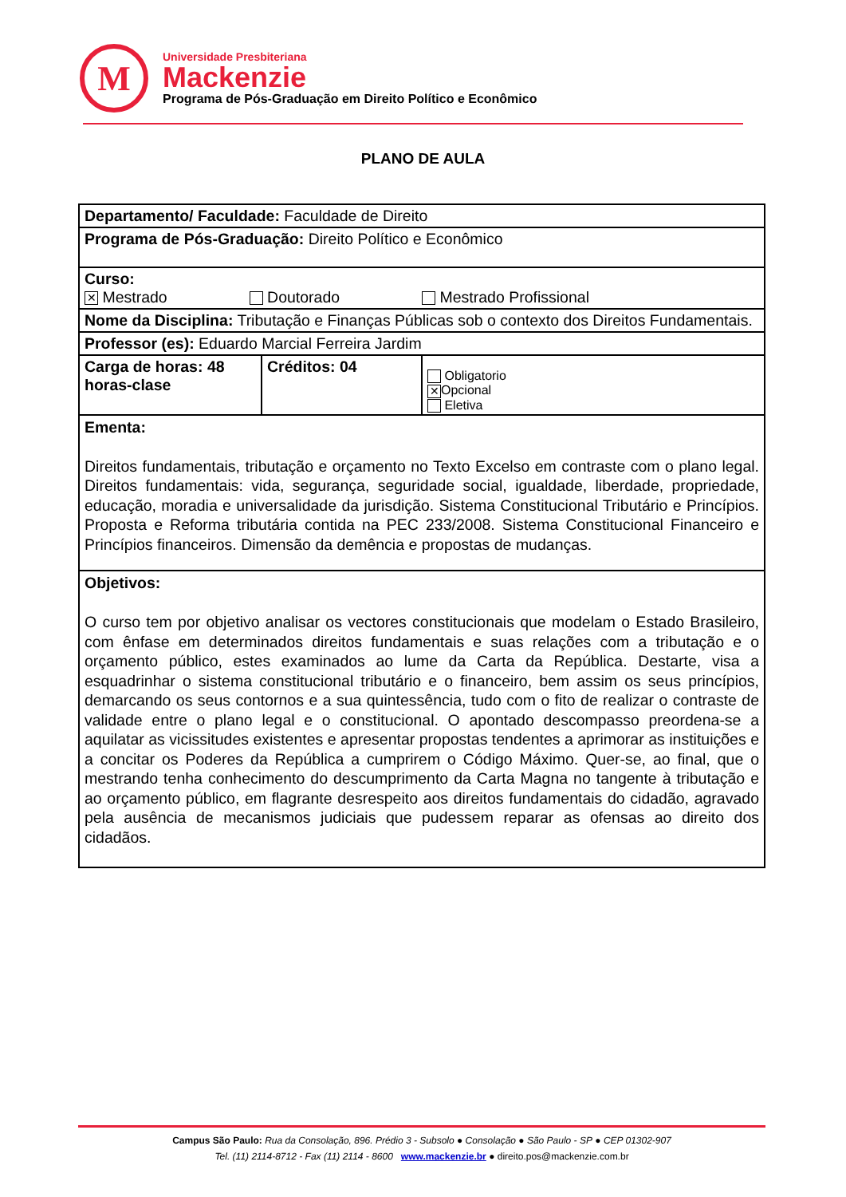M
Universidade Presbiteriana
Mackenzie
Programa de Pós-Graduação em Direito Político e Econômico
PLANO DE AULA
| Departamento/ Faculdade: Faculdade de Direito | | |
| Programa de Pós-Graduação: Direito Político e Econômico | | |
| Curso: ✕ Mestrado Doutorado Mestrado Profissional | | |
| Nome da Disciplina: Tributação e Finanças Públicas sob o contexto dos Direitos Fundamentais. | | |
| Professor (es): Eduardo Marcial Ferreira Jardim | | |
| Carga de horas: 48 horas-clase | Créditos: 04 | Obligatorio ✕ Opcional Eletiva |
| Ementa: Direitos fundamentais, tributação e orçamento no Texto Excelso em contraste com o plano legal. Direitos fundamentais: vida, segurança, seguridade social, igualdade, liberdade, propriedade, educação, moradia e universalidade da jurisdição. Sistema Constitucional Tributário e Princípios. Proposta e Reforma tributária contida na PEC 233/2008. Sistema Constitucional Financeiro e Princípios financeiros. Dimensão da demência e propostas de mudanças. | | |
| Objetivos: O curso tem por objetivo analisar os vectores constitucionais que modelam o Estado Brasileiro, com ênfase em determinados direitos fundamentais e suas relações com a tributação e o orçamento público, estes examinados ao lume da Carta da República. Destarte, visa a esquadrinhar o sistema constitucional tributário e o financeiro, bem assim os seus princípios, demarcando os seus contornos e a sua quintessência, tudo com o fito de realizar o contraste de validade entre o plano legal e o constitucional. O apontado descompasso preordena-se a aquilatar as vicissitudes existentes e apresentar propostas tendentes a aprimorar as instituições e a concitar os Poderes da República a cumprirem o Código Máximo. Quer-se, ao final, que o mestrando tenha conhecimento do descumprimento da Carta Magna no tangente à tributação e ao orçamento público, em flagrante desrespeito aos direitos fundamentais do cidadão, agravado pela ausência de mecanismos judiciais que pudessem reparar as ofensas ao direito dos cidadãos. | | |
Campus São Paulo: Rua da Consolação, 896. Prédio 3 - Subsolo ● Consolação ● São Paulo - SP ● CEP 01302-907
Tel. (11) 2114-8712 - Fax (11) 2114 - 8600 www.mackenzie.br ● direito.pos@mackenzie.com.br